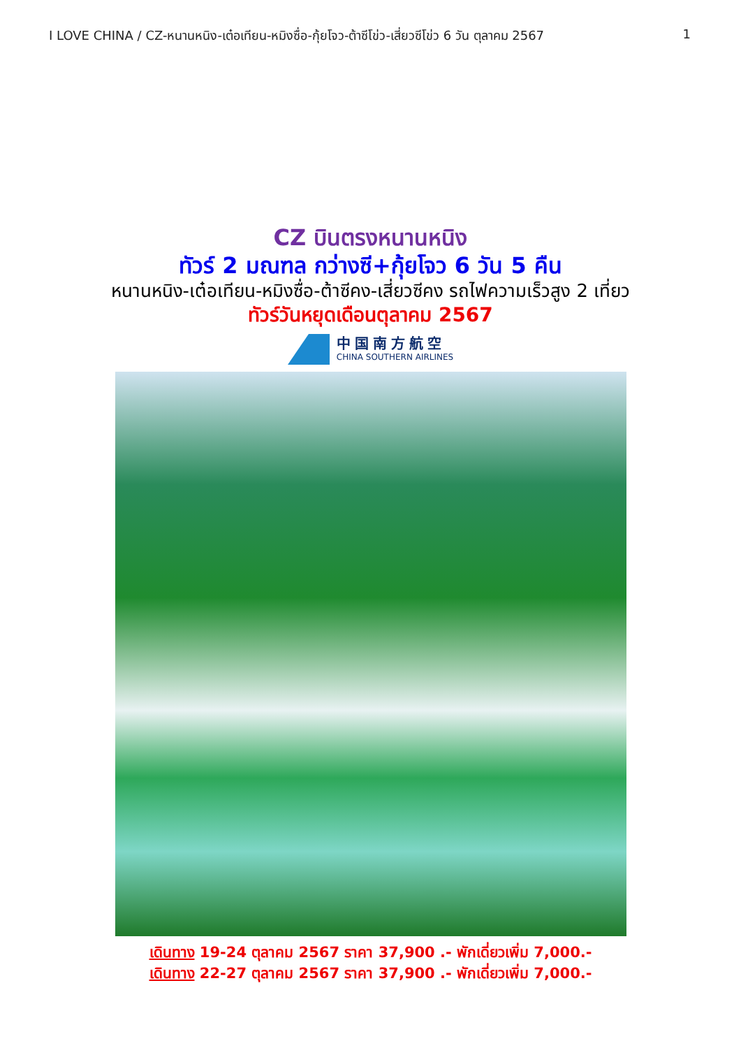I LOVE CHINA / CZ-หนานหนิง-เต๋อเทียน-หมิงซื่อ-กุ้ยโจว-ต้าซีโข่ว-เสี่ยวซีโข่ว 6 วัน ตุลาคม 2567 1
CZ บินตรงหนานหนิง
ทัวร์ 2 มณฑล กว่างซี+กุ้ยโจว 6 วัน 5 คืน
หนานหนิง-เต๋อเทียน-หมิงซื่อ-ต้าซีคง-เสี่ยวซีคง รถไฟความเร็วสูง 2 เที่ยว
ทัวร์วันหยุดเดือนตุลาคม 2567
中国南方航空
CHINA SOUTHERN AIRLINES
เดินทาง 19-24 ตุลาคม 2567 ราคา 37,900 .- พักเดี่ยวเพิ่ม 7,000.-
เดินทาง 22-27 ตุลาคม 2567 ราคา 37,900 .- พักเดี่ยวเพิ่ม 7,000.-